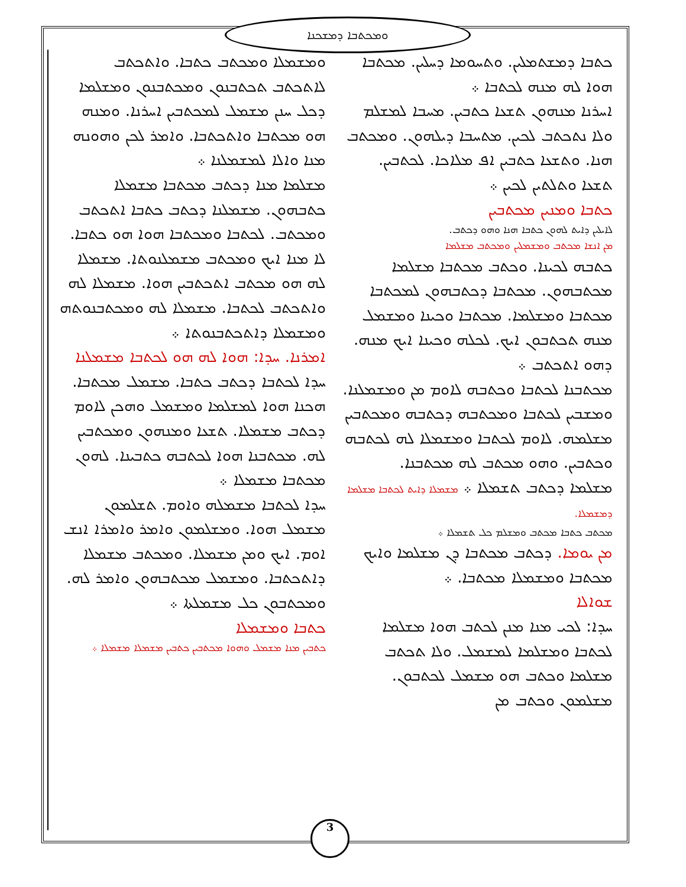ܘܡܟܬܒܐ ܕܡܫܟܢܐ
ܟܬܒܐ ܕܡܫܬܡܠܝܢ. ܘܬܚܘܡܐ ܕܚܠܝܢ. ܡܟܬܒܐ ܗܘܐ ܠܗ ܡܢܗ ܠܟܬܒܐ ܀
ܐܚܪܢܐ ܡܢܗܘܢ ܬܫܥܐ ܟܬܒܝܢ. ܡܚܒܐ ܠܡܫܠܡ ܘܠܐ ܢܬܟܬܒ ܠܟܝܢ. ܡܬܚܒܐ ܕܝܠܗܘܢ. ܘܡܟܬܒ ܗܢܐ. ܘܬܫܥܐ ܟܬܒܝܢ ܐܦ ܡܠܐܟܐ. ܠܟܬܒܝܢ. ܬܫܥܐ ܘܬܠܬܝܢ ܠܟܝܢ ܀
ܟܬܒܐ ܘܡܢܝܢ ܡܟܬܒܝܢ
ܠܐܝܠܝܢ ܕܐܝܬ ܠܗܘܢ ܟܬܒܐ ܗܢܐ ܘܗܘ ܕܟܬܒ.
ܡܢ ܐܢܫܐ ܡܟܬܒ ܘܡܫܡܠܝܢ ܘܡܟܬܒ ܡܫܠܡܐ
ܟܬܒܗ ܠܟܝܢܐ. ܘܟܬܒ ܡܟܬܒܐ ܡܫܠܡܐ ܡܟܬܒܗܘܢ. ܡܟܬܒܐ ܕܟܬܒܗܘܢ ܠܡܟܬܒܐ ܡܟܬܒܐ ܘܡܫܠܡܐ. ܡܟܬܒܐ ܘܟܝܢܐ ܘܡܫܡܠ ܡܢܗ ܬܟܬܒܘܢ ܐܝܟ. ܠܟܠܗ ܘܟܝܢܐ ܐܝܟ ܡܢܗ. ܕܗܘ ܐܬܟܬܒ ܀
ܡܟܬܒܢܐ ܠܟܬܒܐ ܘܟܬܒܗ ܠܐܘܡ ܡܢ ܘܡܫܡܠܢܐ. ܘܡܫܒܝܢ ܠܟܬܒܐ ܘܡܟܬܒܗ ܕܟܬܒܗ ܘܡܟܬܒܝܢ ܡܫܠܡܗ. ܠܐܘܡ ܠܟܬܒܐ ܘܡܫܡܠܐ ܠܗ ܠܟܬܒܗ ܘܟܬܒܝܢ. ܘܗܘ ܡܟܬܒ ܠܗ ܡܟܬܒܢܐ.
ܡܫܠܡܐ ܕܟܬܒ ܬܫܡܠܐ ܀ ܡܫܡܠܐ ܕܐܝܬ ܠܟܬܒܐ ܡܫܠܡܐ ܕܡܫܡܠܐ.
ܡܟܬܒ ܟܬܒܐ ܡܟܬܒ ܘܡܫܠܡ ܟܠ ܬܫܡܠܐ ܀
ܡܢ ܝܘܡܐ. ܕܟܬܒ ܡܟܬܒܐ ܕܢ ܡܫܠܡܐ ܘܐܝܟ ܡܟܬܒܐ ܘܡܫܡܠܐ ܡܟܬܒܐ. ܀
ܫܘܐܠܐ
ܚܕܐ: ܠܟܝ ܡܢܐ ܡܢܢ ܠܟܬܒ ܗܘܐ ܡܫܠܡܐ ܠܟܬܒܐ ܘܡܫܠܡܐ ܠܡܫܡܠ. ܘܠܐ ܬܟܬܒ ܡܫܠܡܐ ܘܟܬܒ ܗܘ ܡܫܡܠ ܠܟܬܒܘܢ. ܡܫܠܡܘܢ ܘܟܬܒ ܡܢ
ܘܡܫܡܠܐ ܘܡܟܬܒ ܟܬܒܐ. ܘܐܬܟܬܒ ܠܐܬܟܬܒ ܬܟܬܒܢܘܢ ܘܡܟܬܒܢܘܢ ܘܡܫܠܡܐ ܕܟܠ ܚܢܢ ܡܫܡܠ ܠܡܟܬܒܝܢ ܐܚܪܢܐ. ܘܡܢܗ ܗܘ ܡܟܬܒܐ ܘܐܬܟܬܒܐ. ܘܐܡܪ ܠܟܢ ܘܗܘܢܗ ܡܢܐ ܘܐܠܐ ܠܡܫܡܠܢܐ ܀
ܡܫܠܡܐ ܡܢܐ ܕܟܬܒ ܡܟܬܒܐ ܡܫܡܠܐ ܟܬܒܗܘܢ. ܡܫܡܠܢܐ ܕܟܬܒ ܟܬܒܐ ܐܬܟܬܒ ܘܡܟܬܒ. ܠܟܬܒܐ ܘܡܟܬܒܐ ܗܘܐ ܗܘ ܟܬܒܐ. ܠܐ ܡܢܐ ܐܝܟ ܘܡܟܬܒ ܡܫܡܠܢܘܬܐ. ܡܫܡܠܐ ܠܗ ܗܘ ܡܟܬܒ ܐܬܟܬܒܝܢ ܗܘܐ. ܡܫܡܠܐ ܠܗ ܘܐܬܟܬܒ ܠܟܬܒܐ. ܡܫܡܠܐ ܠܗ ܘܡܟܬܒܢܘܬܗ ܘܡܫܡܠܐ ܕܐܬܟܬܒܢܘܬܐ ܀
ܐܡܪܢܐ. ܚܕܐ: ܗܘܐ ܠܗ ܗܘ ܠܟܬܒܐ ܡܫܡܠܢܐ
ܚܕܐ ܠܟܬܒܐ ܕܟܬܒ ܟܬܒܐ. ܡܫܡܠ ܡܟܬܒܐ. ܗܟܢܐ ܗܘܐ ܠܡܫܠܡܐ ܘܡܫܡܠ ܘܗܟܢ ܠܐܘܡ ܕܟܬܒ ܡܫܡܠܐ. ܬܫܥܐ ܘܡܢܗܘܢ ܘܡܟܬܒܝܢ ܠܗ. ܡܟܬܒܢܐ ܗܘܐ ܠܟܬܒܗ ܟܬܒܝܢܐ. ܠܗܘܢ ܡܟܬܒܐ ܡܫܡܠܐ ܀
ܚܕܐ ܠܟܬܒܐ ܡܫܡܠܗ ܘܐܘܡ. ܬܫܠܡܘܢ ܡܫܡܠ ܗܘܐ. ܘܡܫܠܡܘܢ ܘܐܡܪ ܘܐܡܪܐ ܐܢܫ ܐܘܡ. ܐܝܟ ܘܡܢ ܡܫܡܠܐ. ܘܡܟܬܒ ܡܫܡܠܐ ܕܐܬܟܬܒܐ. ܘܡܫܡܠ ܡܟܬܒܗܘܢ ܘܐܡܪ ܠܗ. ܘܡܟܬܒܘܢ ܟܠ ܡܫܡܠܬܐ ܀
ܟܬܒܐ ܘܡܫܡܠܐ
ܟܬܒܝܢ ܡܢܐ ܡܫܡܠ ܘܗܘܐ ܡܟܬܒܝܢ ܟܬܒܝܢ ܡܫܡܠܐ ܡܫܡܠܐ ܀
3